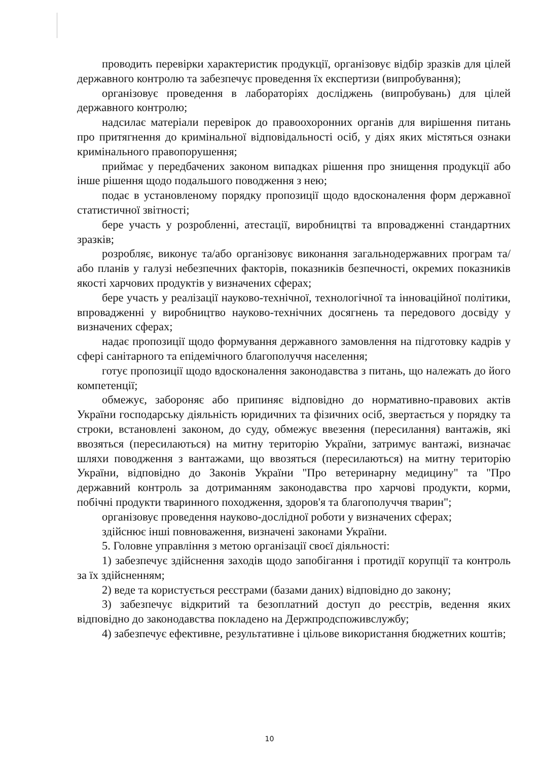проводить перевірки характеристик продукції, організовує відбір зразків для цілей державного контролю та забезпечує проведення їх експертизи (випробування);
організовує проведення в лабораторіях досліджень (випробувань) для цілей державного контролю;
надсилає матеріали перевірок до правоохоронних органів для вирішення питань про притягнення до кримінальної відповідальності осіб, у діях яких містяться ознаки кримінального правопорушення;
приймає у передбачених законом випадках рішення про знищення продукції або інше рішення щодо подальшого поводження з нею;
подає в установленому порядку пропозиції щодо вдосконалення форм державної статистичної звітності;
бере участь у розробленні, атестації, виробництві та впровадженні стандартних зразків;
розробляє, виконує та/або організовує виконання загальнодержавних програм та/або планів у галузі небезпечних факторів, показників безпечності, окремих показників якості харчових продуктів у визначених сферах;
бере участь у реалізації науково-технічної, технологічної та інноваційної політики, впровадженні у виробництво науково-технічних досягнень та передового досвіду у визначених сферах;
надає пропозиції щодо формування державного замовлення на підготовку кадрів у сфері санітарного та епідемічного благополуччя населення;
готує пропозиції щодо вдосконалення законодавства з питань, що належать до його компетенції;
обмежує, забороняє або припиняє відповідно до нормативно-правових актів України господарську діяльність юридичних та фізичних осіб, звертається у порядку та строки, встановлені законом, до суду, обмежує ввезення (пересилання) вантажів, які ввозяться (пересилаються) на митну територію України, затримує вантажі, визначає шляхи поводження з вантажами, що ввозяться (пересилаються) на митну територію України, відповідно до Законів України "Про ветеринарну медицину" та "Про державний контроль за дотриманням законодавства про харчові продукти, корми, побічні продукти тваринного походження, здоров'я та благополуччя тварин";
організовує проведення науково-дослідної роботи у визначених сферах;
здійснює інші повноваження, визначені законами України.
5. Головне управління з метою організації своєї діяльності:
1) забезпечує здійснення заходів щодо запобігання і протидії корупції та контроль за їх здійсненням;
2) веде та користується реєстрами (базами даних) відповідно до закону;
3) забезпечує відкритий та безоплатний доступ до реєстрів, ведення яких відповідно до законодавства покладено на Держпродспоживслужбу;
4) забезпечує ефективне, результативне і цільове використання бюджетних коштів;
10